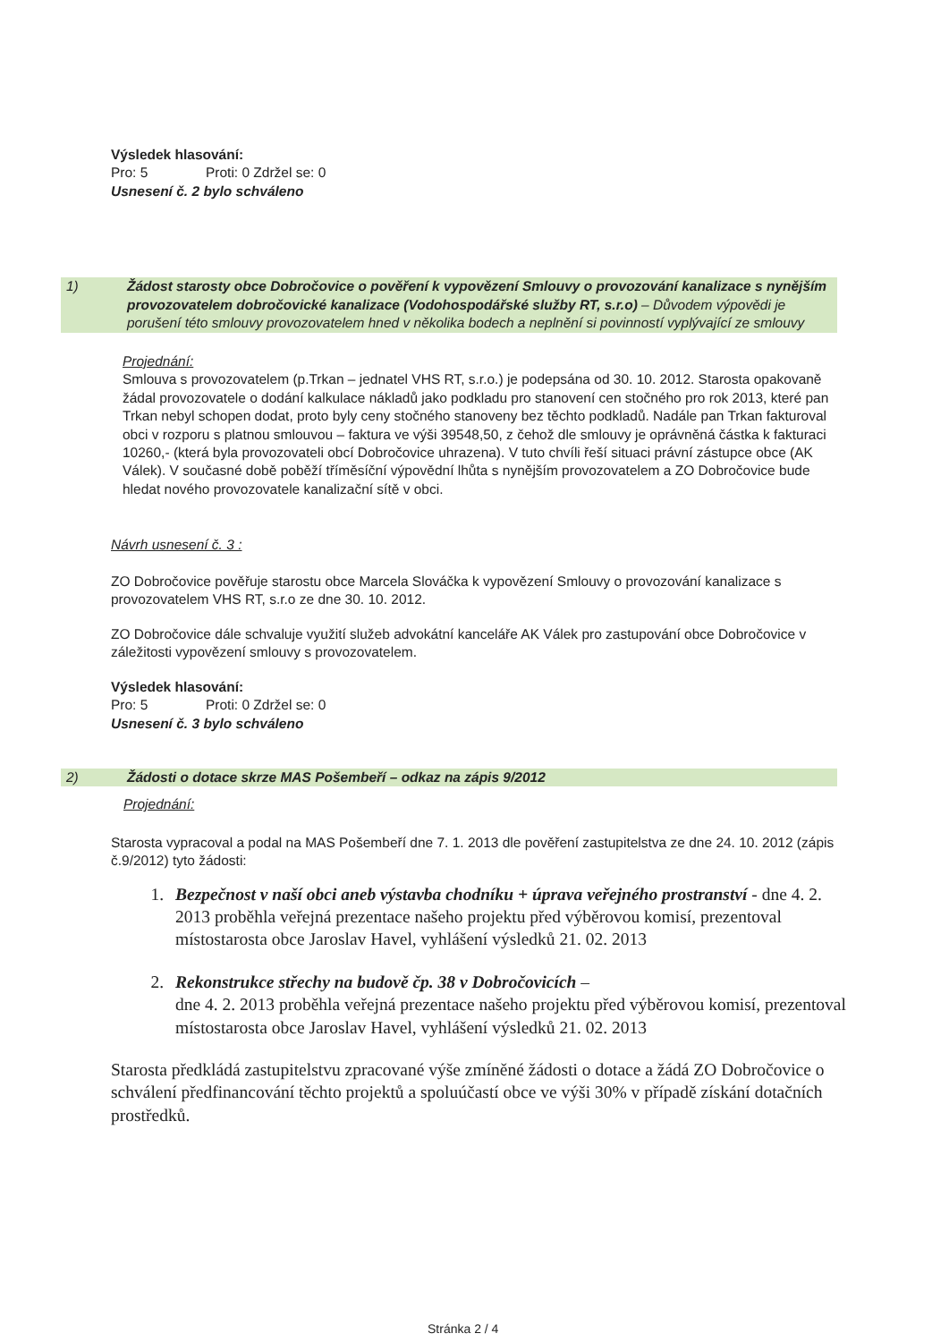Výsledek hlasování:
Pro: 5 Proti: 0 Zdržel se: 0
Usnesení č. 2 bylo schváleno
1) Žádost starosty obce Dobročovice o pověření k vypovězení Smlouvy o provozování kanalizace s nynějším provozovatelem dobročovické kanalizace (Vodohospodářské služby RT, s.r.o) – Důvodem výpovědi je porušení této smlouvy provozovatelem hned v několika bodech a neplnění si povinností vyplývající ze smlouvy
Projednání:
Smlouva s provozovatelem (p.Trkan – jednatel VHS RT, s.r.o.) je podepsána od 30. 10. 2012. Starosta opakovaně žádal provozovatele o dodání kalkulace nákladů jako podkladu pro stanovení cen stočného pro rok 2013, které pan Trkan nebyl schopen dodat, proto byly ceny stočného stanoveny bez těchto podkladů. Nadále pan Trkan fakturoval obci v rozporu s platnou smlouvou – faktura ve výši 39548,50, z čehož dle smlouvy je oprávněná částka k fakturaci 10260,- (která byla provozovateli obcí Dobročovice uhrazena). V tuto chvíli řeší situaci právní zástupce obce (AK Válek). V současné době poběží tříměsíční výpovědní lhůta s nynějším provozovatelem a ZO Dobročovice bude hledat nového provozovatele kanalizační sítě v obci.
Návrh usnesení č. 3 :
ZO Dobročovice pověřuje starostu obce Marcela Slováčka k vypovězení Smlouvy o provozování kanalizace s provozovatelem VHS RT, s.r.o ze dne 30. 10. 2012.
ZO Dobročovice dále schvaluje využití služeb advokátní kanceláře AK Válek pro zastupování obce Dobročovice v záležitosti vypovězení smlouvy s provozovatelem.
Výsledek hlasování:
Pro: 5 Proti: 0 Zdržel se: 0
Usnesení č. 3 bylo schváleno
2) Žádosti o dotace skrze MAS Pošembeří – odkaz na zápis 9/2012
Projednání:
Starosta vypracoval a podal na MAS Pošembeří dne 7. 1. 2013 dle pověření zastupitelstva ze dne 24. 10. 2012 (zápis č.9/2012) tyto žádosti:
1. Bezpečnost v naší obci aneb výstavba chodníku + úprava veřejného prostranství - dne 4. 2. 2013 proběhla veřejná prezentace našeho projektu před výběrovou komisí, prezentoval místostarosta obce Jaroslav Havel, vyhlášení výsledků 21. 02. 2013
2. Rekonstrukce střechy na budově čp. 38 v Dobročovicích –
dne 4. 2. 2013 proběhla veřejná prezentace našeho projektu před výběrovou komisí, prezentoval místostarosta obce Jaroslav Havel, vyhlášení výsledků 21. 02. 2013
Starosta předkládá zastupitelstvu zpracované výše zmíněné žádosti o dotace a žádá ZO Dobročovice o schválení předfinancování těchto projektů a spoluúčastí obce ve výši 30% v případě získání dotačních prostředků.
Stránka 2 / 4